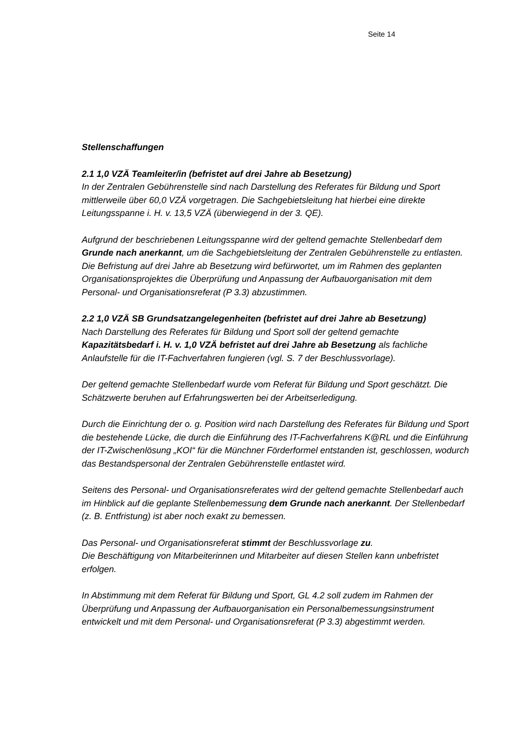Seite 14
Stellenschaffungen
2.1 1,0 VZÄ Teamleiter/in (befristet auf drei Jahre ab Besetzung)
In der Zentralen Gebührenstelle sind nach Darstellung des Referates für Bildung und Sport mittlerweile über 60,0 VZÄ vorgetragen. Die Sachgebietsleitung hat hierbei eine direkte Leitungsspanne i. H. v. 13,5 VZÄ (überwiegend in der 3. QE).
Aufgrund der beschriebenen Leitungsspanne wird der geltend gemachte Stellenbedarf dem Grunde nach anerkannt, um die Sachgebietsleitung der Zentralen Gebührenstelle zu entlasten. Die Befristung auf drei Jahre ab Besetzung wird befürwortet, um im Rahmen des geplanten Organisationsprojektes die Überprüfung und Anpassung der Aufbauorganisation mit dem Personal- und Organisationsreferat (P 3.3) abzustimmen.
2.2 1,0 VZÄ SB Grundsatzangelegenheiten (befristet auf drei Jahre ab Besetzung)
Nach Darstellung des Referates für Bildung und Sport soll der geltend gemachte Kapazitätsbedarf i. H. v. 1,0 VZÄ befristet auf drei Jahre ab Besetzung als fachliche Anlaufstelle für die IT-Fachverfahren fungieren (vgl. S. 7 der Beschlussvorlage).
Der geltend gemachte Stellenbedarf wurde vom Referat für Bildung und Sport geschätzt. Die Schätzwerte beruhen auf Erfahrungswerten bei der Arbeitserledigung.
Durch die Einrichtung der o. g. Position wird nach Darstellung des Referates für Bildung und Sport die bestehende Lücke, die durch die Einführung des IT-Fachverfahrens K@RL und die Einführung der IT-Zwischenlösung „KOI“ für die Münchner Förderformel entstanden ist, geschlossen, wodurch das Bestandspersonal der Zentralen Gebührenstelle entlastet wird.
Seitens des Personal- und Organisationsreferates wird der geltend gemachte Stellenbedarf auch im Hinblick auf die geplante Stellenbemessung dem Grunde nach anerkannt. Der Stellenbedarf (z. B. Entfristung) ist aber noch exakt zu bemessen.
Das Personal- und Organisationsreferat stimmt der Beschlussvorlage zu.
Die Beschäftigung von Mitarbeiterinnen und Mitarbeiter auf diesen Stellen kann unbefristet erfolgen.
In Abstimmung mit dem Referat für Bildung und Sport, GL 4.2 soll zudem im Rahmen der Überprüfung und Anpassung der Aufbauorganisation ein Personalbemessungsinstrument entwickelt und mit dem Personal- und Organisationsreferat (P 3.3) abgestimmt werden.